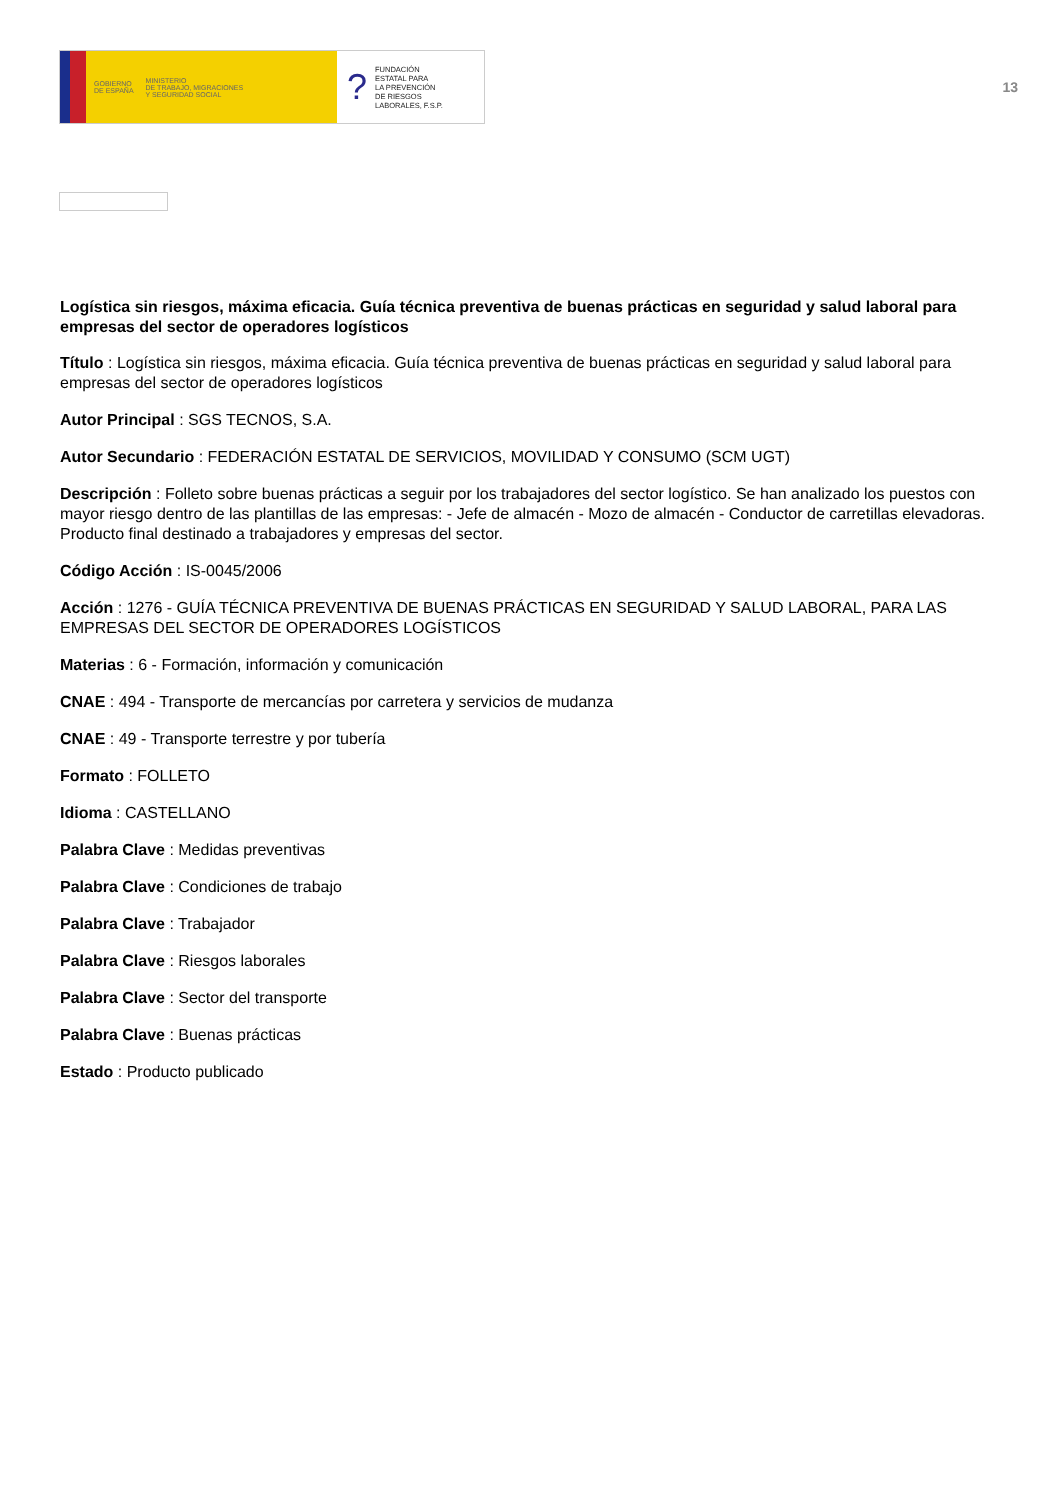GOBIERNO
DE ESPAÑA MINISTERIO
DE TRABAJO, MIGRACIONES
Y SEGURIDAD SOCIAL
? FUNDACIÓN
ESTATAL PARA
LA PREVENCIÓN
DE RIESGOS
LABORALES, F.S.P.
13
Logística sin riesgos, máxima eficacia. Guía técnica preventiva de buenas prácticas en seguridad y salud laboral para empresas del sector de operadores logísticos
Título : Logística sin riesgos, máxima eficacia. Guía técnica preventiva de buenas prácticas en seguridad y salud laboral para empresas del sector de operadores logísticos
Autor Principal : SGS TECNOS, S.A.
Autor Secundario : FEDERACIÓN ESTATAL DE SERVICIOS, MOVILIDAD Y CONSUMO (SCM UGT)
Descripción : Folleto sobre buenas prácticas a seguir por los trabajadores del sector logístico. Se han analizado los puestos con mayor riesgo dentro de las plantillas de las empresas: - Jefe de almacén - Mozo de almacén - Conductor de carretillas elevadoras. Producto final destinado a trabajadores y empresas del sector.
Código Acción : IS-0045/2006
Acción : 1276 - GUÍA TÉCNICA PREVENTIVA DE BUENAS PRÁCTICAS EN SEGURIDAD Y SALUD LABORAL, PARA LAS EMPRESAS DEL SECTOR DE OPERADORES LOGÍSTICOS
Materias : 6 - Formación, información y comunicación
CNAE : 494 - Transporte de mercancías por carretera y servicios de mudanza
CNAE : 49 - Transporte terrestre y por tubería
Formato : FOLLETO
Idioma : CASTELLANO
Palabra Clave : Medidas preventivas
Palabra Clave : Condiciones de trabajo
Palabra Clave : Trabajador
Palabra Clave : Riesgos laborales
Palabra Clave : Sector del transporte
Palabra Clave : Buenas prácticas
Estado : Producto publicado